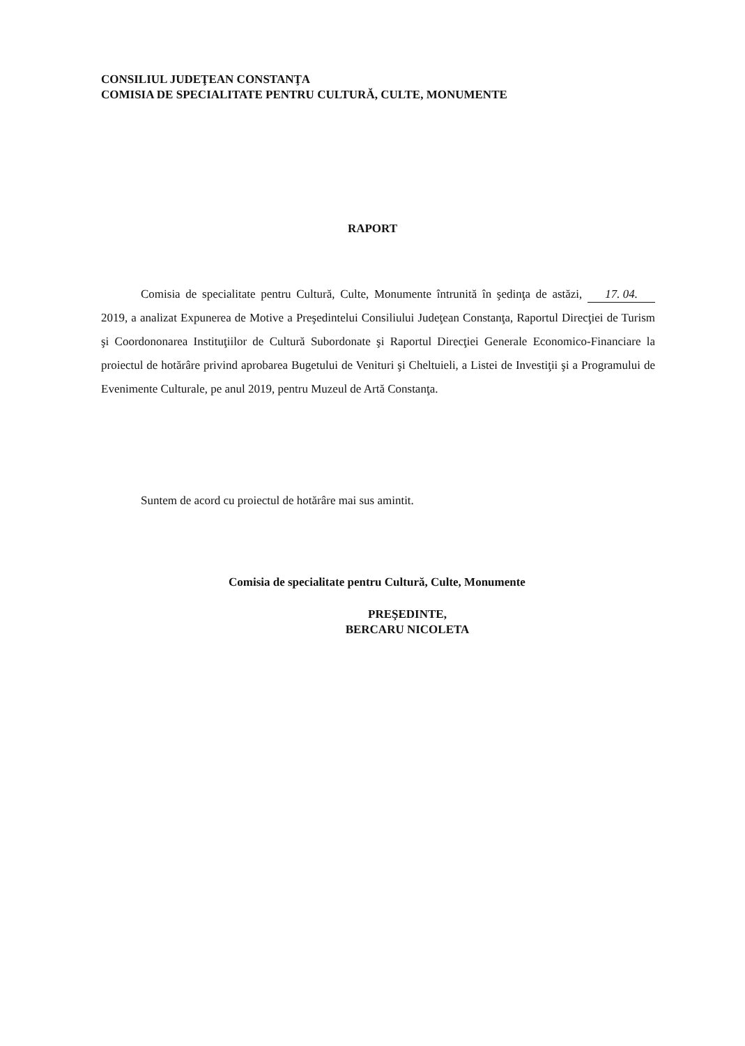CONSILIUL JUDEŢEAN CONSTANŢA
COMISIA DE SPECIALITATE PENTRU CULTURĂ, CULTE, MONUMENTE
RAPORT
Comisia de specialitate pentru Cultură, Culte, Monumente întrunită în şedinţa de astăzi, 17. 04. 2019, a analizat Expunerea de Motive a Preşedintelui Consiliului Judeţean Constanţa, Raportul Direcţiei de Turism şi Coordononarea Instituţiilor de Cultură Subordonate şi Raportul Direcţiei Generale Economico-Financiare la proiectul de hotărâre privind aprobarea Bugetului de Venituri şi Cheltuieli, a Listei de Investiţii şi a Programului de Evenimente Culturale, pe anul 2019, pentru Muzeul de Artă Constanţa.
Suntem de acord cu proiectul de hotărâre mai sus amintit.
Comisia de specialitate pentru Cultură, Culte, Monumente
PREŞEDINTE,
BERCARU NICOLETA